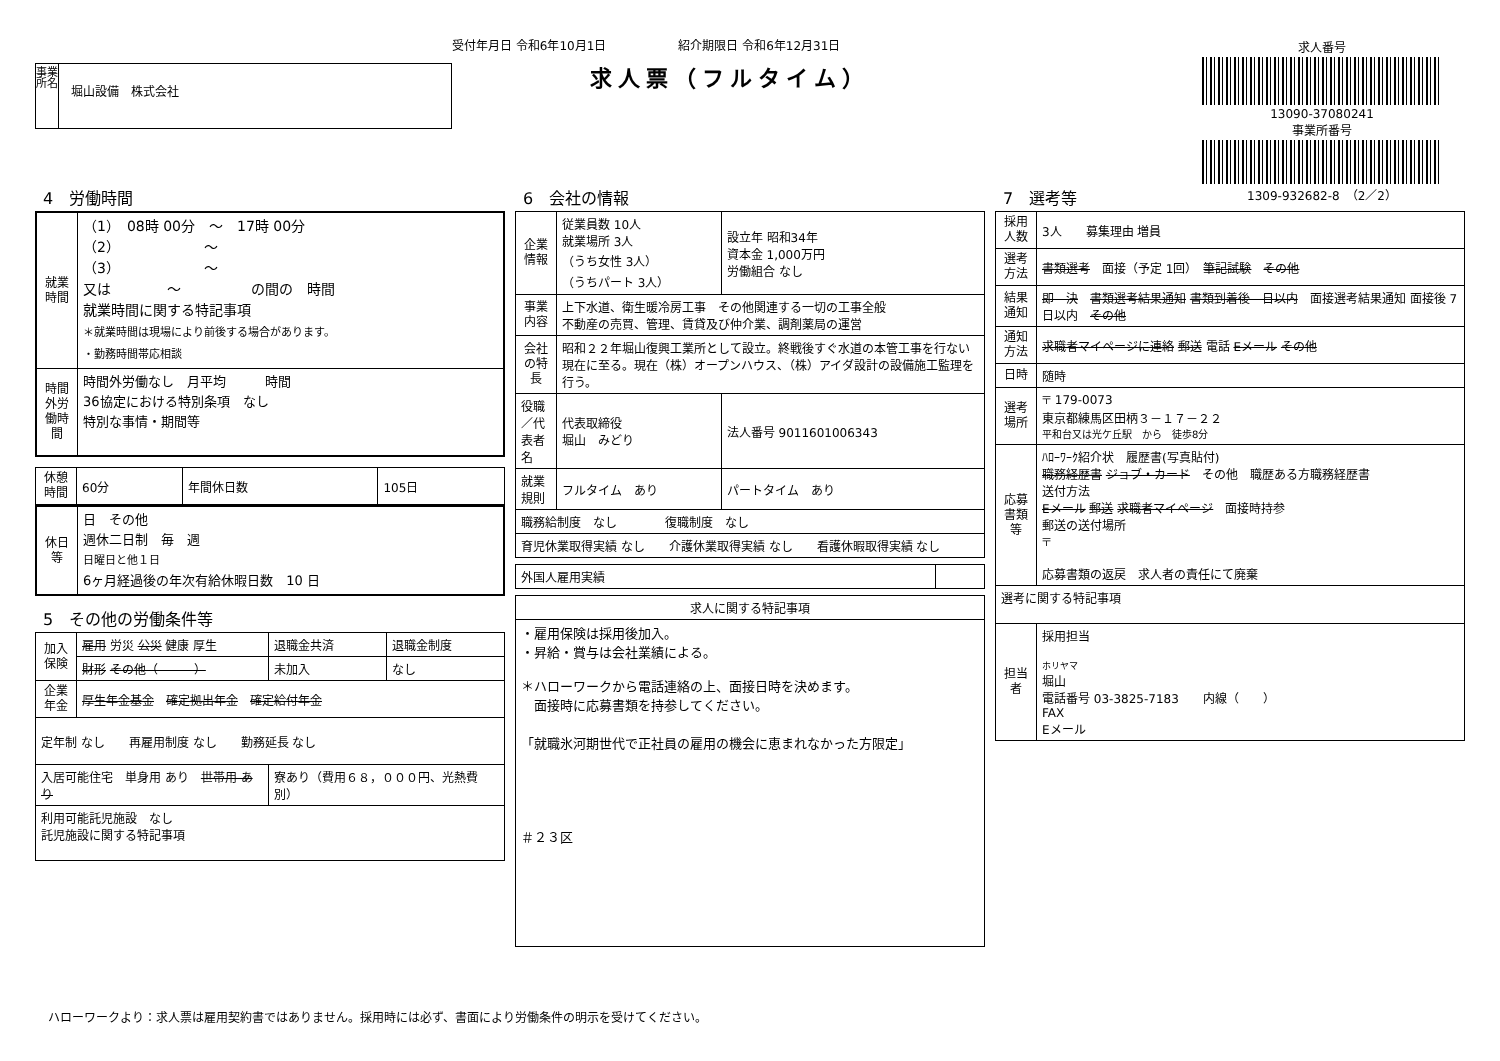受付年月日 令和6年10月1日　　　　　　紹介期限日 令和6年12月31日
求人票（フルタイム）
事業所名
堀山設備　株式会社
求人番号
13090-37080241
事業所番号
1309-932682-8　（2／2）
4　労働時間
| 就業時間 | （1） 08時 00分 ～ 17時 00分 （2） ～ （3） ～ 又は ～ の間の 時間 就業時間に関する特記事項 ＊就業時間は現場により前後する場合があります。 ・勤務時間帯応相談 |
| 時間外労働時間 | 時間外労働なし 月平均 時間 36協定における特別条項 なし 特別な事情・期間等 |
| 休憩時間 | 60分 | 年間休日数 | 105日 |
| 休日等 | 日 その他 週休二日制 毎 週 日曜日と他１日 6ヶ月経過後の年次有給休暇日数 10 日 |
5　その他の労働条件等
| 加入保険 | 雇用 労災 公災 健康 厚生 | 退職金共済 | 退職金制度 |
| | 財形 その他（ ） | 未加入 | なし |
| 企業年金 | 厚生年金基金 確定拠出年金 確定給付年金 | | |
| 定年制 なし 再雇用制度 なし 勤務延長 なし | | | |
| 入居可能住宅 単身用 あり 世帯用 あり | | 寮あり（費用６８，０００円、光熱費別） | |
| 利用可能託児施設 なし 託児施設に関する特記事項 | | | |
6　会社の情報
| 企業情報 | 従業員数 10人 就業場所 3人 （うち女性 3人） （うちパート 3人） | 設立年 昭和34年 資本金 1,000万円 労働組合 なし |
| 事業内容 | 上下水道、衛生暖冷房工事 その他関連する一切の工事全般 不動産の売買、管理、賃貸及び仲介業、調剤薬局の運営 | |
| 会社の特長 | 昭和２２年堀山復興工業所として設立。終戦後すぐ水道の本管工事を行ない現在に至る。現在（株）オープンハウス、（株）アイダ設計の設備施工監理を行う。 | |
| 役職／代表者名 | 代表取締役 堀山 みどり | 法人番号 9011601006343 |
| 就業規則 | フルタイム あり | パートタイム あり |
| 職務給制度 なし 復職制度 なし | | |
| 育児休業取得実績 なし 介護休業取得実績 なし 看護休暇取得実績 なし | | |
| 外国人雇用実績 | |
| 求人に関する特記事項 |
| --- |
| ・雇用保険は採用後加入。 ・昇給・賞与は会社業績による。 ＊ハローワークから電話連絡の上、面接日時を決めます。 面接時に応募書類を持参してください。 「就職氷河期世代で正社員の雇用の機会に恵まれなかった方限定」 ＃２３区 |
7　選考等
| 採用人数 | 3人 募集理由 増員 |
| 選考方法 | 書類選考 面接（予定 1回） 筆記試験 その他 |
| 結果通知 | 即 決 書類選考結果通知 書類到着後 日以内 面接選考結果通知 面接後 7日以内 その他 |
| 通知方法 | 求職者マイページに連絡 郵送 電話 Eメール その他 |
| 日時 | 随時 |
| 選考場所 | 〒 179-0073 東京都練馬区田柄３－１７－２２ 平和台又は光ケ丘駅 から 徒歩8分 |
| 応募書類等 | ﾊﾛｰﾜｰｸ紹介状 履歴書(写真貼付) 職務経歴書 ジョブ・カード その他 職歴ある方職務経歴書 送付方法 Eメール 郵送 求職者マイページ 面接時持参 郵送の送付場所 〒 応募書類の返戻 求人者の責任にて廃棄 |
| 選考に関する特記事項 | |
| 担当者 | 採用担当 ホリヤマ 堀山 電話番号 03-3825-7183 内線（ ） FAX Eメール |
ハローワークより：求人票は雇用契約書ではありません。採用時には必ず、書面により労働条件の明示を受けてください。